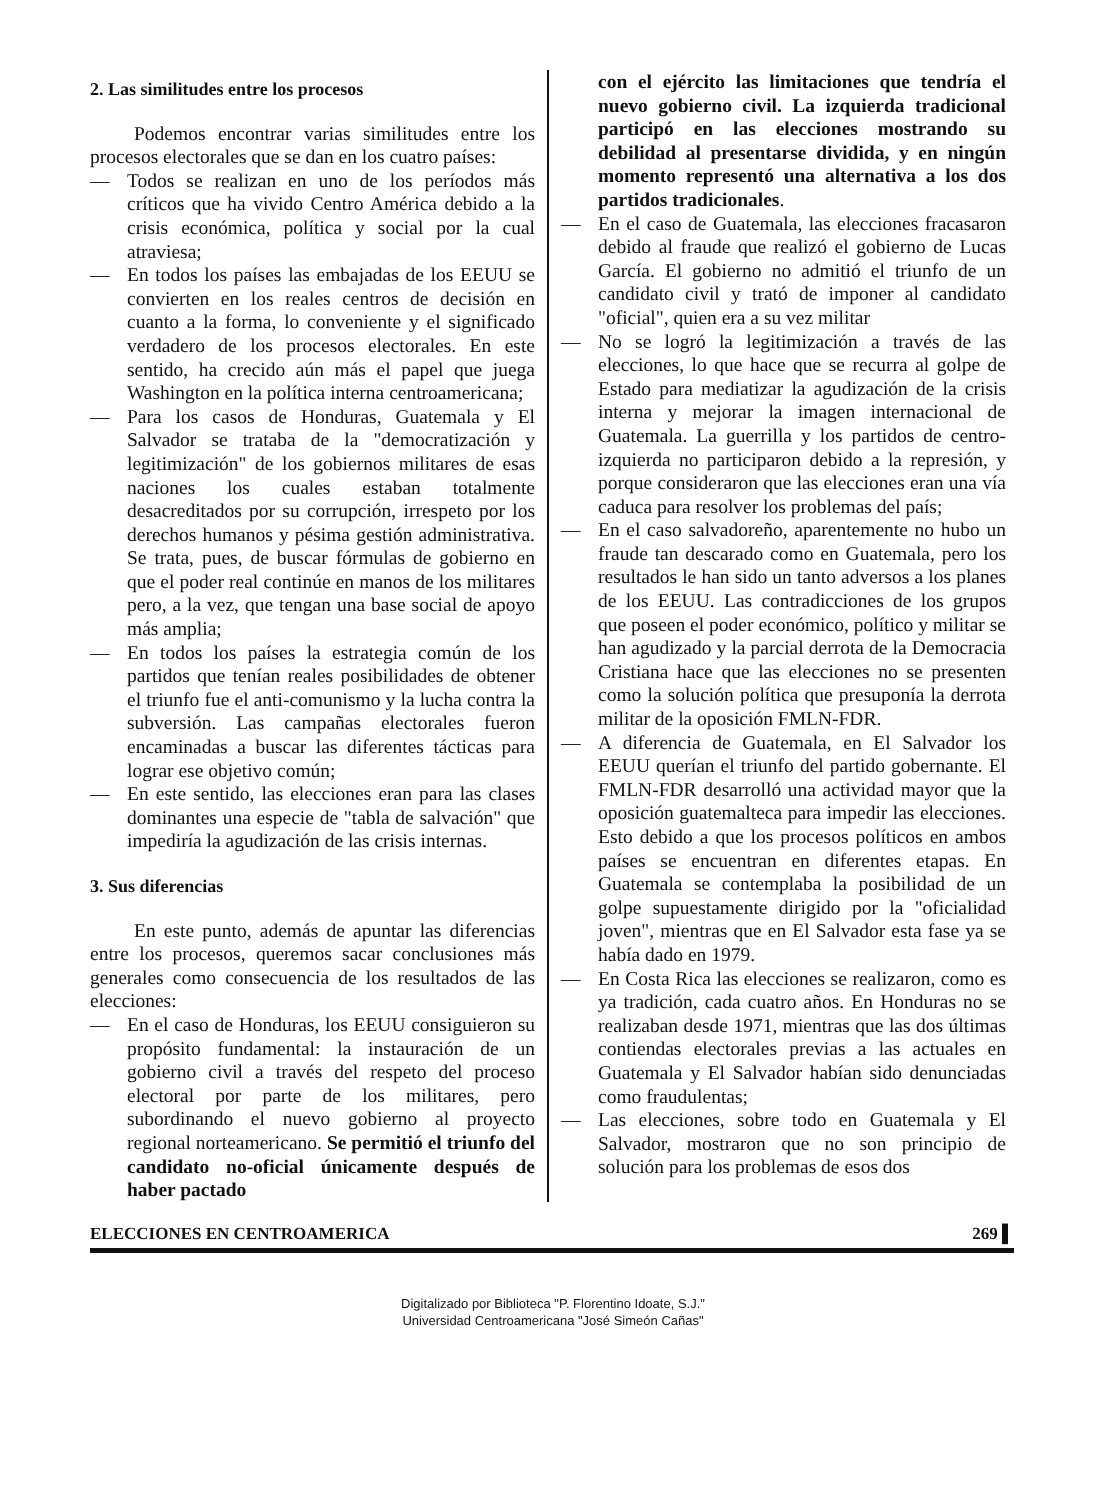2. Las similitudes entre los procesos
Podemos encontrar varias similitudes entre los procesos electorales que se dan en los cuatro países:
— Todos se realizan en uno de los períodos más críticos que ha vivido Centro América debido a la crisis económica, política y social por la cual atraviesa;
— En todos los países las embajadas de los EEUU se convierten en los reales centros de decisión en cuanto a la forma, lo conveniente y el significado verdadero de los procesos electorales. En este sentido, ha crecido aún más el papel que juega Washington en la política interna centroamericana;
— Para los casos de Honduras, Guatemala y El Salvador se trataba de la "democratización y legitimización" de los gobiernos militares de esas naciones los cuales estaban totalmente desacreditados por su corrupción, irrespeto por los derechos humanos y pésima gestión administrativa. Se trata, pues, de buscar fórmulas de gobierno en que el poder real continúe en manos de los militares pero, a la vez, que tengan una base social de apoyo más amplia;
— En todos los países la estrategia común de los partidos que tenían reales posibilidades de obtener el triunfo fue el anti-comunismo y la lucha contra la subversión. Las campañas electorales fueron encaminadas a buscar las diferentes tácticas para lograr ese objetivo común;
— En este sentido, las elecciones eran para las clases dominantes una especie de "tabla de salvación" que impediría la agudización de las crisis internas.
3. Sus diferencias
En este punto, además de apuntar las diferencias entre los procesos, queremos sacar conclusiones más generales como consecuencia de los resultados de las elecciones:
— En el caso de Honduras, los EEUU consiguieron su propósito fundamental: la instauración de un gobierno civil a través del respeto del proceso electoral por parte de los militares, pero subordinando el nuevo gobierno al proyecto regional norteamericano. Se permitió el triunfo del candidato no-oficial únicamente después de haber pactado
con el ejército las limitaciones que tendría el nuevo gobierno civil. La izquierda tradicional participó en las elecciones mostrando su debilidad al presentarse dividida, y en ningún momento representó una alternativa a los dos partidos tradicionales.
— En el caso de Guatemala, las elecciones fracasaron debido al fraude que realizó el gobierno de Lucas García. El gobierno no admitió el triunfo de un candidato civil y trató de imponer al candidato "oficial", quien era a su vez militar
— No se logró la legitimización a través de las elecciones, lo que hace que se recurra al golpe de Estado para mediatizar la agudización de la crisis interna y mejorar la imagen internacional de Guatemala. La guerrilla y los partidos de centro-izquierda no participaron debido a la represión, y porque consideraron que las elecciones eran una vía caduca para resolver los problemas del país;
— En el caso salvadoreño, aparentemente no hubo un fraude tan descarado como en Guatemala, pero los resultados le han sido un tanto adversos a los planes de los EEUU. Las contradicciones de los grupos que poseen el poder económico, político y militar se han agudizado y la parcial derrota de la Democracia Cristiana hace que las elecciones no se presenten como la solución política que presuponía la derrota militar de la oposición FMLN-FDR.
— A diferencia de Guatemala, en El Salvador los EEUU querían el triunfo del partido gobernante. El FMLN-FDR desarrolló una actividad mayor que la oposición guatemalteca para impedir las elecciones. Esto debido a que los procesos políticos en ambos países se encuentran en diferentes etapas. En Guatemala se contemplaba la posibilidad de un golpe supuestamente dirigido por la "oficialidad joven", mientras que en El Salvador esta fase ya se había dado en 1979.
— En Costa Rica las elecciones se realizaron, como es ya tradición, cada cuatro años. En Honduras no se realizaban desde 1971, mientras que las dos últimas contiendas electorales previas a las actuales en Guatemala y El Salvador habían sido denunciadas como fraudulentas;
— Las elecciones, sobre todo en Guatemala y El Salvador, mostraron que no son principio de solución para los problemas de esos dos
ELECCIONES EN CENTROAMERICA 269 ▌
Digitalizado por Biblioteca "P. Florentino Idoate, S.J."
Universidad Centroamericana "José Simeón Cañas"